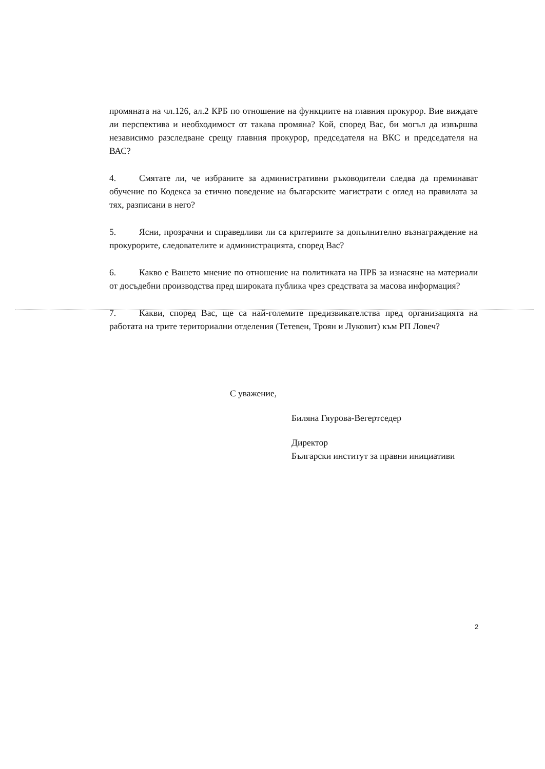промяната на чл.126, ал.2 КРБ по отношение на функциите на главния прокурор. Вие виждате ли перспектива и необходимост от такава промяна? Кой, според Вас, би могъл да извършва независимо разследване срещу главния прокурор, председателя на ВКС и председателя на ВАС?
4. Смятате ли, че избраните за административни ръководители следва да преминават обучение по Кодекса за етично поведение на българските магистрати с оглед на правилата за тях, разписани в него?
5. Ясни, прозрачни и справедливи ли са критериите за допълнително възнаграждение на прокурорите, следователите и администрацията, според Вас?
6. Какво е Вашето мнение по отношение на политиката на ПРБ за изнасяне на материали от досъдебни производства пред широката публика чрез средствата за масова информация?
7. Какви, според Вас, ще са най-големите предизвикателства пред организацията на работата на трите териториални отделения (Тетевен, Троян и Луковит) към РП Ловеч?
С уважение,
Биляна Гяурова-Вегертседер
Директор
Български институт за правни инициативи
2